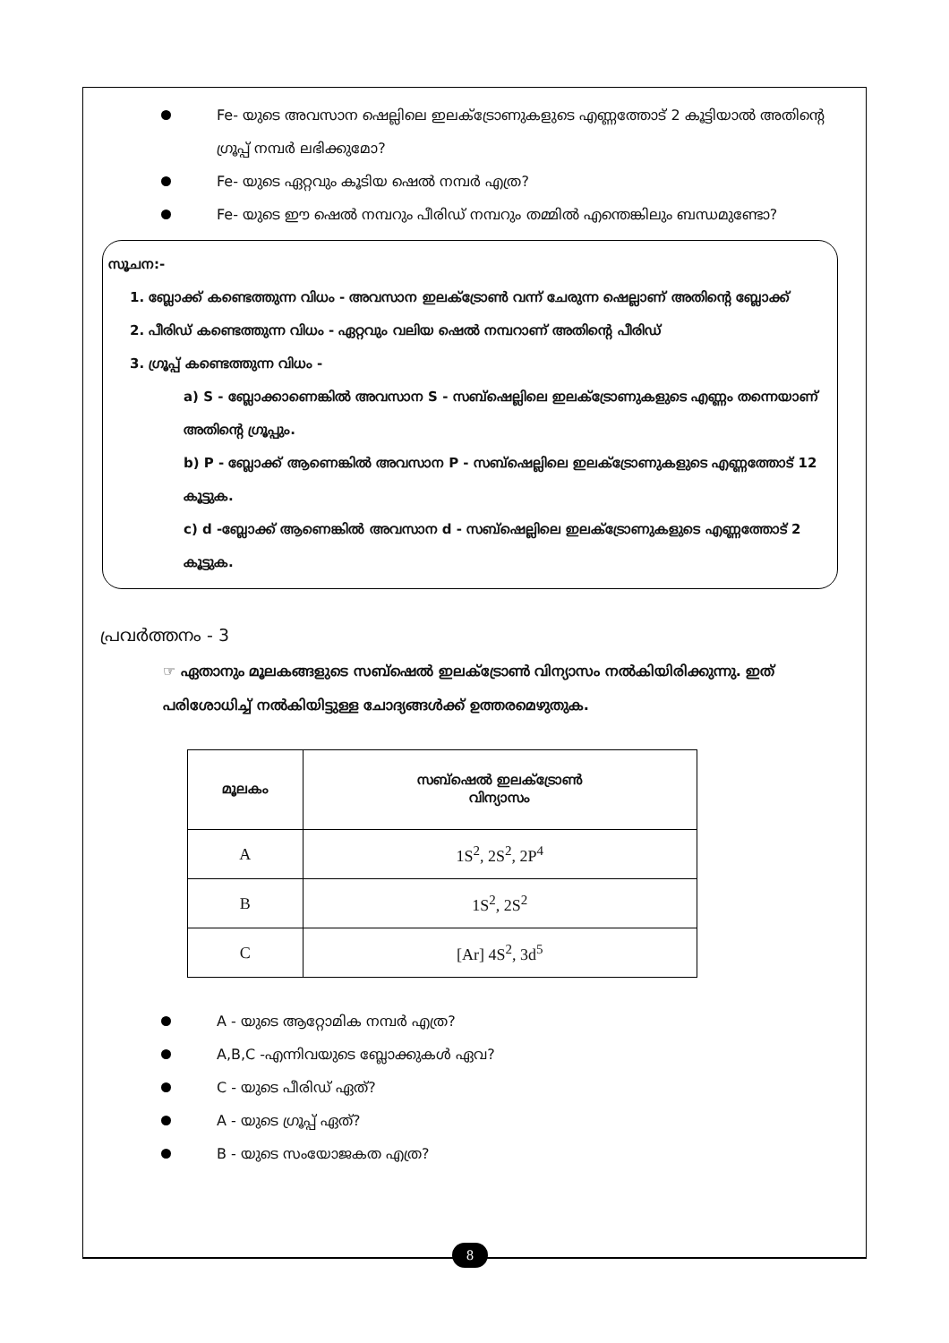Fe- യുടെ അവസാന ഷെല്ലിലെ ഇലക്ട്രോണുകളുടെ എണ്ണത്തോട് 2 കൂട്ടിയാൽ അതിന്റെ ഗ്രൂപ്പ് നമ്പർ ലഭിക്കുമോ?
Fe- യുടെ ഏറ്റവും കൂടിയ ഷെൽ നമ്പർ എത്ര?
Fe- യുടെ ഈ ഷെൽ നമ്പറും പീരിഡ് നമ്പറും തമ്മിൽ എന്തെങ്കിലും ബന്ധമുണ്ടോ?
സൂചന:-
1. ബ്ലോക്ക് കണ്ടെത്തുന്ന വിധം - അവസാന ഇലക്ട്രോൺ വന്ന് ചേരുന്ന ഷെല്ലാണ് അതിന്റെ ബ്ലോക്ക്
2. പീരിഡ് കണ്ടെത്തുന്ന വിധം - ഏറ്റവും വലിയ ഷെൽ നമ്പറാണ് അതിന്റെ പീരിഡ്
3. ഗ്രൂപ്പ് കണ്ടെത്തുന്ന വിധം -
a) S - ബ്ലോക്കാണെങ്കിൽ അവസാന S - സബ്ഷെല്ലിലെ ഇലക്ട്രോണുകളുടെ എണ്ണം തന്നെയാണ് അതിന്റെ ഗ്രൂപ്പും.
b) P - ബ്ലോക്ക് ആണെങ്കിൽ അവസാന P - സബ്ഷെല്ലിലെ ഇലക്ട്രോണുകളുടെ എണ്ണത്തോട് 12 കൂട്ടുക.
c) d -ബ്ലോക്ക് ആണെങ്കിൽ അവസാന d - സബ്ഷെല്ലിലെ ഇലക്ട്രോണുകളുടെ എണ്ണത്തോട് 2 കൂട്ടുക.
പ്രവർത്തനം - 3
☞ ഏതാനും മൂലകങ്ങളുടെ സബ്ഷെൽ ഇലക്ട്രോൺ വിന്യാസം നൽകിയിരിക്കുന്നു. ഇത് പരിശോധിച്ച് നൽകിയിട്ടുള്ള ചോദ്യങ്ങൾക്ക് ഉത്തരമെഴുതുക.
| മൂലകം | സബ്ഷെൽ ഇലക്ട്രോൺ വിന്യാസം |
| --- | --- |
| A | 1S<sup>2</sup>, 2S<sup>2</sup>, 2P<sup>4</sup> |
| B | 1S<sup>2</sup>, 2S<sup>2</sup> |
| C | [Ar] 4S<sup>2</sup>, 3d<sup>5</sup> |
A - യുടെ ആറ്റോമിക നമ്പർ എത്ര?
A,B,C -എന്നിവയുടെ ബ്ലോക്കുകൾ ഏവ?
C - യുടെ പീരിഡ് ഏത്?
A - യുടെ ഗ്രൂപ്പ് ഏത്?
B - യുടെ സംയോജകത എത്ര?
8